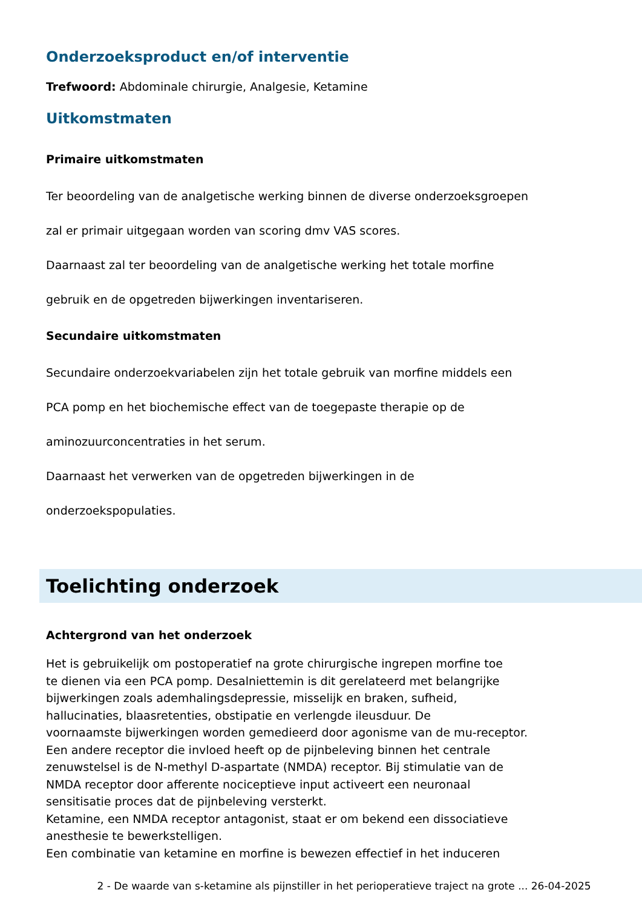Onderzoeksproduct en/of interventie
Trefwoord: Abdominale chirurgie, Analgesie, Ketamine
Uitkomstmaten
Primaire uitkomstmaten
Ter beoordeling van de analgetische werking binnen de diverse onderzoeksgroepen
zal er primair uitgegaan worden van scoring dmv VAS scores.
Daarnaast zal ter beoordeling van de analgetische werking het totale morfine
gebruik en de opgetreden bijwerkingen inventariseren.
Secundaire uitkomstmaten
Secundaire onderzoekvariabelen zijn het totale gebruik van morfine middels een
PCA pomp en het biochemische effect van de toegepaste therapie op de
aminozuurconcentraties in het serum.
Daarnaast het verwerken van de opgetreden bijwerkingen in de
onderzoekspopulaties.
Toelichting onderzoek
Achtergrond van het onderzoek
Het is gebruikelijk om postoperatief na grote chirurgische ingrepen morfine toe
te dienen via een PCA pomp. Desalniettemin is dit gerelateerd met belangrijke
bijwerkingen zoals ademhalingsdepressie, misselijk en braken, sufheid,
hallucinaties, blaasretenties, obstipatie en verlengde ileusduur. De
voornaamste bijwerkingen worden gemedieerd door agonisme van de mu-receptor.
Een andere receptor die invloed heeft op de pijnbeleving binnen het centrale
zenuwstelsel is de N-methyl D-aspartate (NMDA) receptor. Bij stimulatie van de
NMDA receptor door afferente nociceptieve input activeert een neuronaal
sensitisatie proces dat de pijnbeleving versterkt.
Ketamine, een NMDA receptor antagonist, staat er om bekend een dissociatieve
anesthesie te bewerkstelligen.
Een combinatie van ketamine en morfine is bewezen effectief in het induceren
2 - De waarde van s-ketamine als pijnstiller in het perioperatieve traject na grote ... 26-04-2025